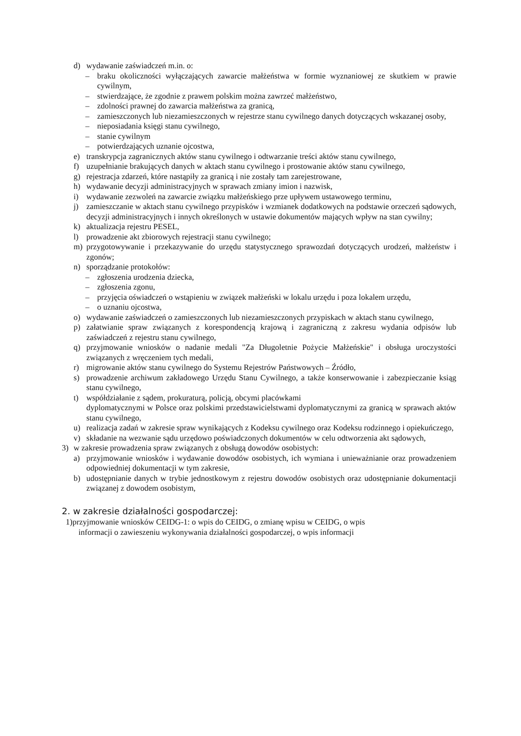d) wydawanie zaświadczeń m.in. o:
– braku okoliczności wyłączających zawarcie małżeństwa w formie wyznaniowej ze skutkiem w prawie cywilnym,
– stwierdzające, że zgodnie z prawem polskim można zawrzeć małżeństwo,
– zdolności prawnej do zawarcia małżeństwa za granicą,
– zamieszczonych lub niezamieszczonych w rejestrze stanu cywilnego danych dotyczących wskazanej osoby,
– nieposiadania księgi stanu cywilnego,
– stanie cywilnym
– potwierdzających uznanie ojcostwa,
e) transkrypcja zagranicznych aktów stanu cywilnego i odtwarzanie treści aktów stanu cywilnego,
f) uzupełnianie brakujących danych w aktach stanu cywilnego i prostowanie aktów stanu cywilnego,
g) rejestracja zdarzeń, które nastąpiły za granicą i nie zostały tam zarejestrowane,
h) wydawanie decyzji administracyjnych w sprawach zmiany imion i nazwisk,
i) wydawanie zezwoleń na zawarcie związku małżeńskiego prze upływem ustawowego terminu,
j) zamieszczanie w aktach stanu cywilnego przypisków i wzmianek dodatkowych na podstawie orzeczeń sądowych, decyzji administracyjnych i innych określonych w ustawie dokumentów mających wpływ na stan cywilny;
k) aktualizacja rejestru PESEL,
l) prowadzenie akt zbiorowych rejestracji stanu cywilnego;
m) przygotowywanie i przekazywanie do urzędu statystycznego sprawozdań dotyczących urodzeń, małżeństw i zgonów;
n) sporządzanie protokołów:
– zgłoszenia urodzenia dziecka,
– zgłoszenia zgonu,
– przyjęcia oświadczeń o wstąpieniu w związek małżeński w lokalu urzędu i poza lokalem urzędu,
– o uznaniu ojcostwa,
o) wydawanie zaświadczeń o zamieszczonych lub niezamieszczonych przypiskach w aktach stanu cywilnego,
p) załatwianie spraw związanych z korespondencją krajową i zagraniczną z zakresu wydania odpisów lub zaświadczeń z rejestru stanu cywilnego,
q) przyjmowanie wniosków o nadanie medali "Za Długoletnie Pożycie Małżeńskie" i obsługa uroczystości związanych z wręczeniem tych medali,
r) migrowanie aktów stanu cywilnego do Systemu Rejestrów Państwowych – Źródło,
s) prowadzenie archiwum zakładowego Urzędu Stanu Cywilnego, a także konserwowanie i zabezpieczanie ksiąg stanu cywilnego,
t) współdziałanie z sądem, prokuraturą, policją, obcymi placówkami
dyplomatycznymi w Polsce oraz polskimi przedstawicielstwami dyplomatycznymi za granicą w sprawach aktów stanu cywilnego,
u) realizacja zadań w zakresie spraw wynikających z Kodeksu cywilnego oraz Kodeksu rodzinnego i opiekuńczego,
v) składanie na wezwanie sądu urzędowo poświadczonych dokumentów w celu odtworzenia akt sądowych,
3) w zakresie prowadzenia spraw związanych z obsługą dowodów osobistych:
a) przyjmowanie wniosków i wydawanie dowodów osobistych, ich wymiana i unieważnianie oraz prowadzeniem odpowiedniej dokumentacji w tym zakresie,
b) udostępnianie danych w trybie jednostkowym z rejestru dowodów osobistych oraz udostępnianie dokumentacji związanej z dowodem osobistym,
2. w zakresie działalności gospodarczej:
1)przyjmowanie wniosków CEIDG-1: o wpis do CEIDG, o zmianę wpisu w CEIDG, o wpis
informacji o zawieszeniu wykonywania działalności gospodarczej, o wpis informacji